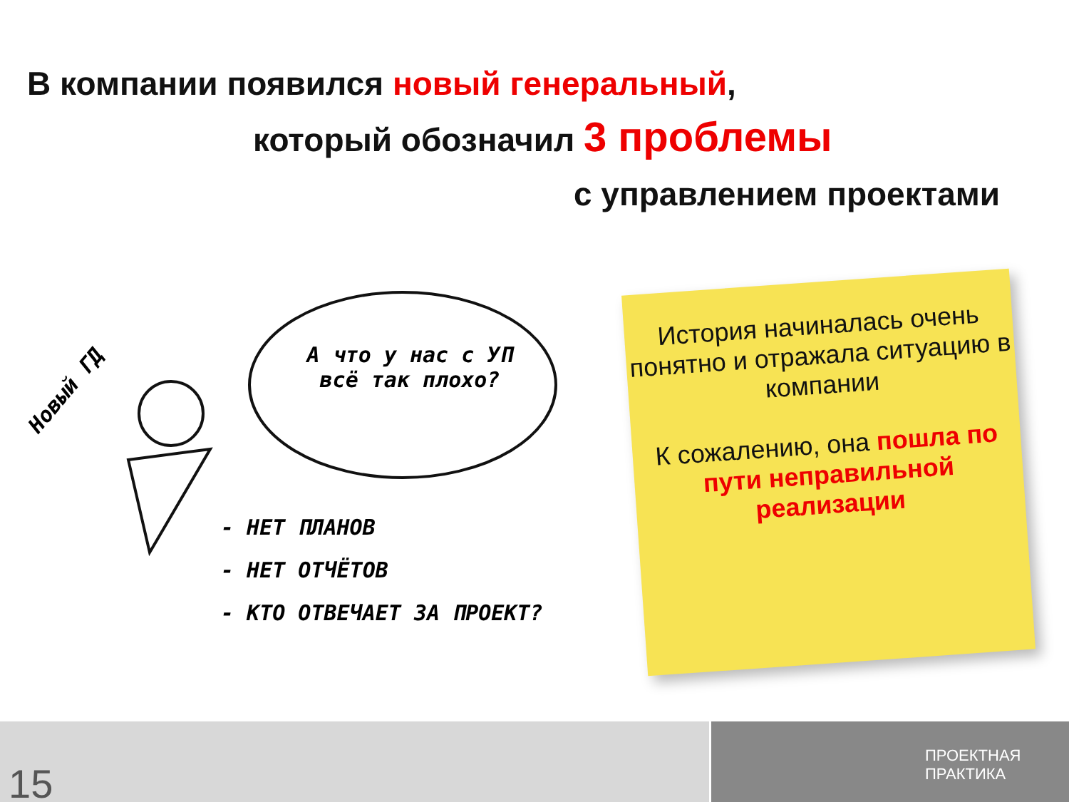В компании появился новый генеральный,
который обозначил 3 проблемы
с управлением проектами
Новый ГД
А что у нас с УП всё так плохо?
- НЕТ ПЛАНОВ
- НЕТ ОТЧЁТОВ
- КТО ОТВЕЧАЕТ ЗА ПРОЕКТ?
История начиналась очень понятно и отражала ситуацию в компании
К сожалению, она пошла по пути неправильной реализации
15
ПРОЕКТНАЯ
ПРАКТИКА